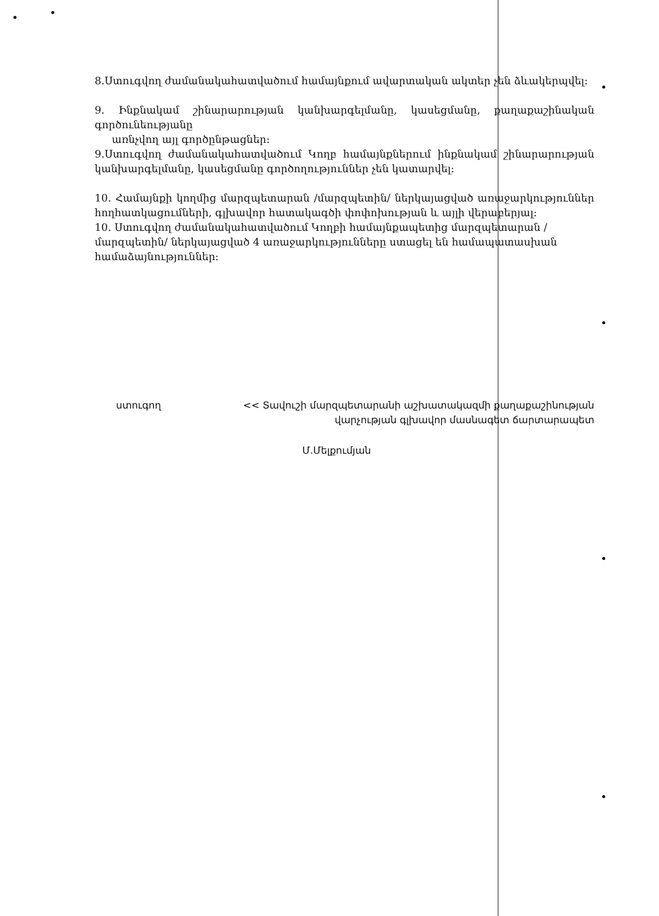8.Ստուգվող ժամանակահատվածում համայնքում ավարտական ակտեր չեն ձևակերպվել:
9. Ինքնակամ շինարարության կանխարգելմանը, կասեցմանը, քաղաքաշինական գործունեությանը
առնչվող այլ գործընթացներ:
9.Ստուգվող ժամանակահատվածում Կողբ համայնքներում ինքնակամ շինարարության կանխարգելմանը, կասեցմանը գործողություններ չեն կատարվել:
10. Համայնքի կողմից մարզպետարան /մարզպետին/ ներկայացված առաջարկություններ հողհատկացումների, գլխավոր հատակագծի փոփոխության և այլի վերաբերյալ:
10. Ստուգվող ժամանակահատվածում Կողբի համայնքապետից մարզպետարան /մարզպետին/ ներկայացված 4 առաջարկությունները ստացել են համապատասխան համաձայնություններ:
ստուգող << Տավուշի մարզպետարանի աշխատակազմի քաղաքաշինության
վարչության գլխավոր մասնագետ ճարտարապետ
Մ.Մելքումյան